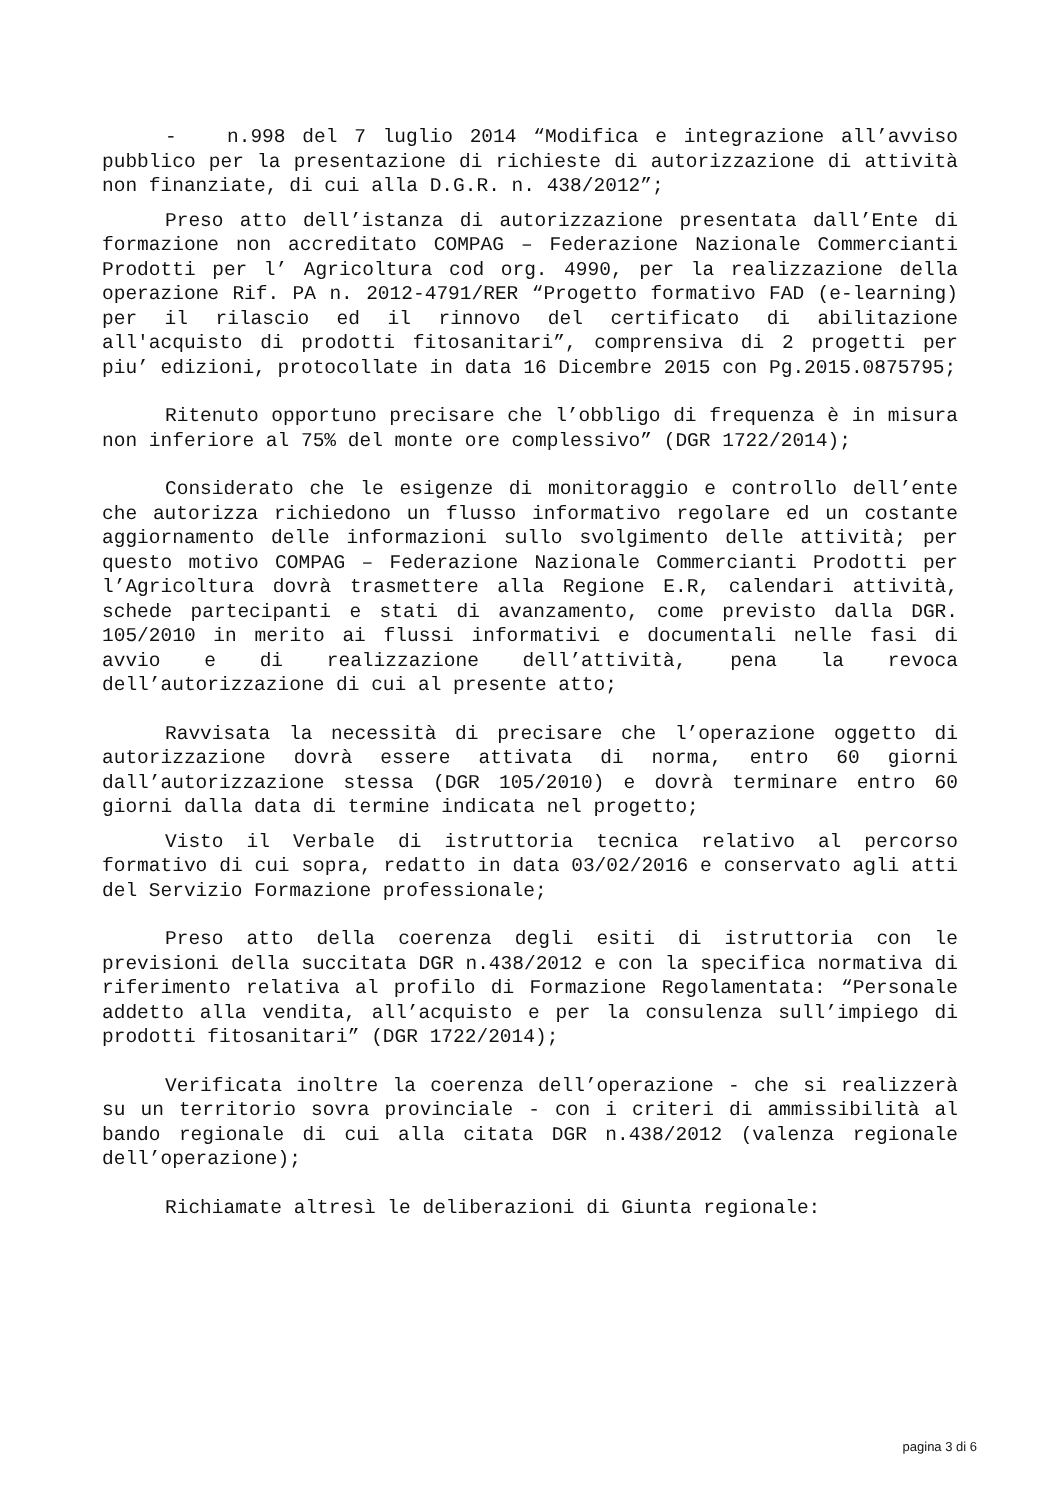- n.998 del 7 luglio 2014 “Modifica e integrazione all’avviso pubblico per la presentazione di richieste di autorizzazione di attività non finanziate, di cui alla D.G.R. n. 438/2012”;
Preso atto dell’istanza di autorizzazione presentata dall’Ente di formazione non accreditato COMPAG – Federazione Nazionale Commercianti Prodotti per l’ Agricoltura cod org. 4990, per la realizzazione della operazione Rif. PA n. 2012-4791/RER “Progetto formativo FAD (e-learning) per il rilascio ed il rinnovo del certificato di abilitazione all'acquisto di prodotti fitosanitari”, comprensiva di 2 progetti per piu’ edizioni, protocollate in data 16 Dicembre 2015 con Pg.2015.0875795;
Ritenuto opportuno precisare che l’obbligo di frequenza è in misura non inferiore al 75% del monte ore complessivo” (DGR 1722/2014);
Considerato che le esigenze di monitoraggio e controllo dell’ente che autorizza richiedono un flusso informativo regolare ed un costante aggiornamento delle informazioni sullo svolgimento delle attività; per questo motivo COMPAG – Federazione Nazionale Commercianti Prodotti per l’Agricoltura dovrà trasmettere alla Regione E.R, calendari attività, schede partecipanti e stati di avanzamento, come previsto dalla DGR. 105/2010 in merito ai flussi informativi e documentali nelle fasi di avvio e di realizzazione dell’attività, pena la revoca dell’autorizzazione di cui al presente atto;
Ravvisata la necessità di precisare che l’operazione oggetto di autorizzazione dovrà essere attivata di norma, entro 60 giorni dall’autorizzazione stessa (DGR 105/2010) e dovrà terminare entro 60 giorni dalla data di termine indicata nel progetto;
Visto il Verbale di istruttoria tecnica relativo al percorso formativo di cui sopra, redatto in data 03/02/2016 e conservato agli atti del Servizio Formazione professionale;
Preso atto della coerenza degli esiti di istruttoria con le previsioni della succitata DGR n.438/2012 e con la specifica normativa di riferimento relativa al profilo di Formazione Regolamentata: “Personale addetto alla vendita, all’acquisto e per la consulenza sull’impiego di prodotti fitosanitari” (DGR 1722/2014);
Verificata inoltre la coerenza dell’operazione - che si realizzerà su un territorio sovra provinciale - con i criteri di ammissibilità al bando regionale di cui alla citata DGR n.438/2012 (valenza regionale dell’operazione);
Richiamate altresì le deliberazioni di Giunta regionale:
pagina 3 di 6